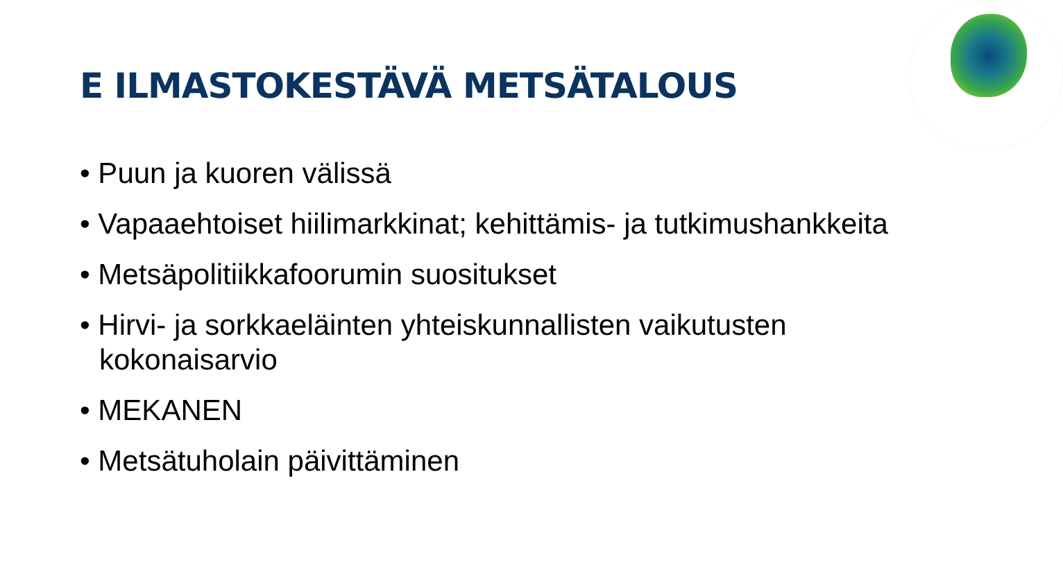E ILMASTOKESTÄVÄ METSÄTALOUS
• Puun ja kuoren välissä
• Vapaaehtoiset hiilimarkkinat; kehittämis- ja tutkimushankkeita
• Metsäpolitiikkafoorumin suositukset
• Hirvi- ja sorkkaeläinten yhteiskunnallisten vaikutusten kokonaisarvio
• MEKANEN
• Metsätuholain päivittäminen